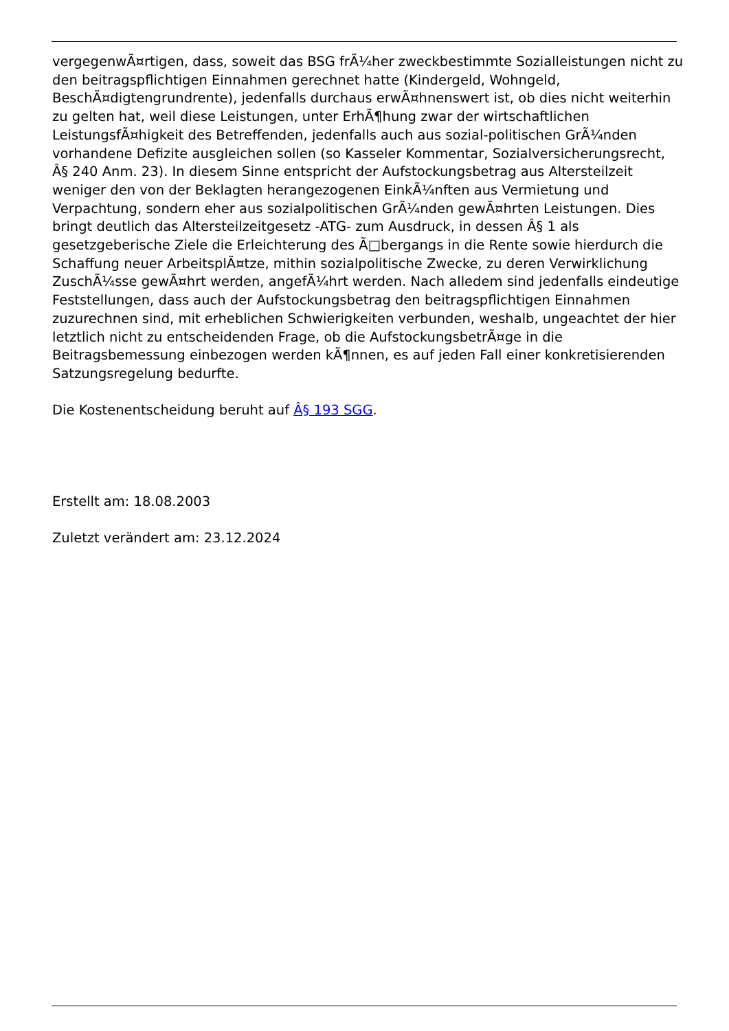vergegenwÃ¤rtigen, dass, soweit das BSG frÃ¼her zweckbestimmte Sozialleistungen nicht zu den beitragspflichtigen Einnahmen gerechnet hatte (Kindergeld, Wohngeld, BeschÃ¤digtengrundrente), jedenfalls durchaus erwÃ¤hnenswert ist, ob dies nicht weiterhin zu gelten hat, weil diese Leistungen, unter ErhÃ¶hung zwar der wirtschaftlichen LeistungsfÃ¤higkeit des Betreffenden, jedenfalls auch aus sozial-politischen GrÃ¼nden vorhandene Defizite ausgleichen sollen (so Kasseler Kommentar, Sozialversicherungsrecht, Â§ 240 Anm. 23). In diesem Sinne entspricht der Aufstockungsbetrag aus Altersteilzeit weniger den von der Beklagten herangezogenen EinkÃ¼nften aus Vermietung und Verpachtung, sondern eher aus sozialpolitischen GrÃ¼nden gewÃ¤hrten Leistungen. Dies bringt deutlich das Altersteilzeitgesetz -ATG- zum Ausdruck, in dessen Â§ 1 als gesetzgeberische Ziele die Erleichterung des Ã□bergangs in die Rente sowie hierdurch die Schaffung neuer ArbeitsplÃ¤tze, mithin sozialpolitische Zwecke, zu deren Verwirklichung ZuschÃ¼sse gewÃ¤hrt werden, angefÃ¼hrt werden. Nach alledem sind jedenfalls eindeutige Feststellungen, dass auch der Aufstockungsbetrag den beitragspflichtigen Einnahmen zuzurechnen sind, mit erheblichen Schwierigkeiten verbunden, weshalb, ungeachtet der hier letztlich nicht zu entscheidenden Frage, ob die AufstockungsbetrÃ¤ge in die Beitragsbemessung einbezogen werden kÃ¶nnen, es auf jeden Fall einer konkretisierenden Satzungsregelung bedurfte.
Die Kostenentscheidung beruht auf Â§ 193 SGG.
Erstellt am: 18.08.2003
Zuletzt verändert am: 23.12.2024